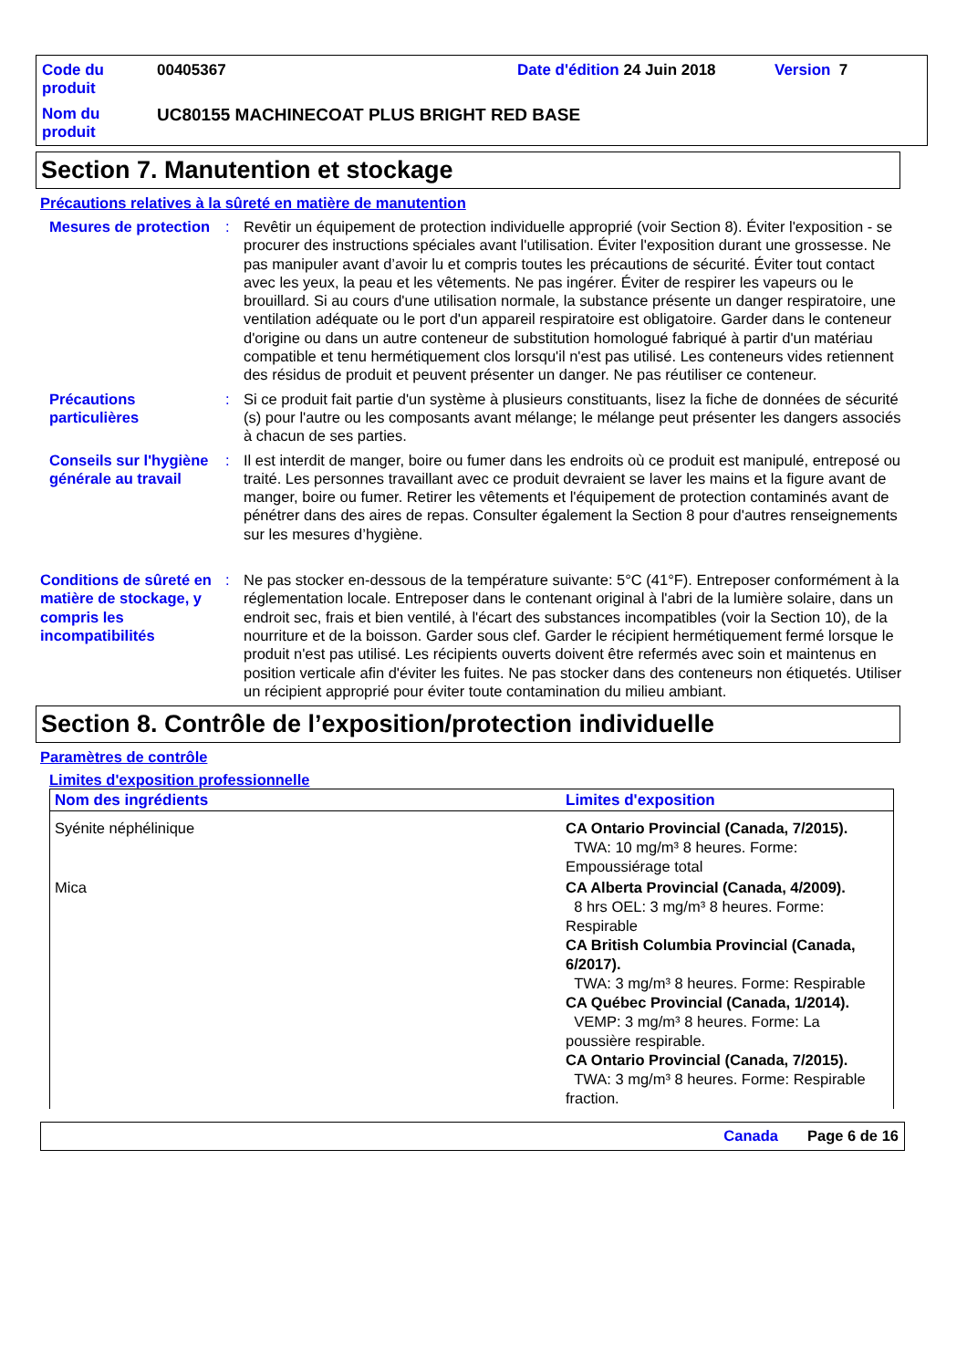Code du produit
00405367
Date d'édition 24 Juin 2018
Version 7
Nom du produit
UC80155 MACHINECOAT PLUS BRIGHT RED BASE
Section 7. Manutention et stockage
Précautions relatives à la sûreté en matière de manutention
Mesures de protection
:
Revêtir un équipement de protection individuelle approprié (voir Section 8). Éviter l'exposition - se procurer des instructions spéciales avant l'utilisation. Éviter l'exposition durant une grossesse. Ne pas manipuler avant d’avoir lu et compris toutes les précautions de sécurité. Éviter tout contact avec les yeux, la peau et les vêtements. Ne pas ingérer. Éviter de respirer les vapeurs ou le brouillard. Si au cours d'une utilisation normale, la substance présente un danger respiratoire, une ventilation adéquate ou le port d'un appareil respiratoire est obligatoire. Garder dans le conteneur d'origine ou dans un autre conteneur de substitution homologué fabriqué à partir d'un matériau compatible et tenu hermétiquement clos lorsqu'il n'est pas utilisé. Les conteneurs vides retiennent des résidus de produit et peuvent présenter un danger. Ne pas réutiliser ce conteneur.
Précautions particulières
:
Si ce produit fait partie d'un système à plusieurs constituants, lisez la fiche de données de sécurité (s) pour l'autre ou les composants avant mélange; le mélange peut présenter les dangers associés à chacun de ses parties.
Conseils sur l'hygiène générale au travail
:
Il est interdit de manger, boire ou fumer dans les endroits où ce produit est manipulé, entreposé ou traité. Les personnes travaillant avec ce produit devraient se laver les mains et la figure avant de manger, boire ou fumer. Retirer les vêtements et l'équipement de protection contaminés avant de pénétrer dans des aires de repas. Consulter également la Section 8 pour d'autres renseignements sur les mesures d’hygiène.
Conditions de sûreté en matière de stockage, y compris les incompatibilités
:
Ne pas stocker en-dessous de la température suivante: 5°C (41°F). Entreposer conformément à la réglementation locale. Entreposer dans le contenant original à l'abri de la lumière solaire, dans un endroit sec, frais et bien ventilé, à l'écart des substances incompatibles (voir la Section 10), de la nourriture et de la boisson. Garder sous clef. Garder le récipient hermétiquement fermé lorsque le produit n'est pas utilisé. Les récipients ouverts doivent être refermés avec soin et maintenus en position verticale afin d'éviter les fuites. Ne pas stocker dans des conteneurs non étiquetés. Utiliser un récipient approprié pour éviter toute contamination du milieu ambiant.
Section 8. Contrôle de l’exposition/protection individuelle
Paramètres de contrôle
Limites d'exposition professionnelle
| Nom des ingrédients | Limites d'exposition |
| --- | --- |
| Syénite néphélinique | CA Ontario Provincial (Canada, 7/2015). TWA: 10 mg/m³ 8 heures. Forme: Empoussiérage total |
| Mica | CA Alberta Provincial (Canada, 4/2009). 8 hrs OEL: 3 mg/m³ 8 heures. Forme: Respirable CA British Columbia Provincial (Canada, 6/2017). TWA: 3 mg/m³ 8 heures. Forme: Respirable CA Québec Provincial (Canada, 1/2014). VEMP: 3 mg/m³ 8 heures. Forme: La poussière respirable. CA Ontario Provincial (Canada, 7/2015). TWA: 3 mg/m³ 8 heures. Forme: Respirable fraction. |
Canada Page 6 de 16